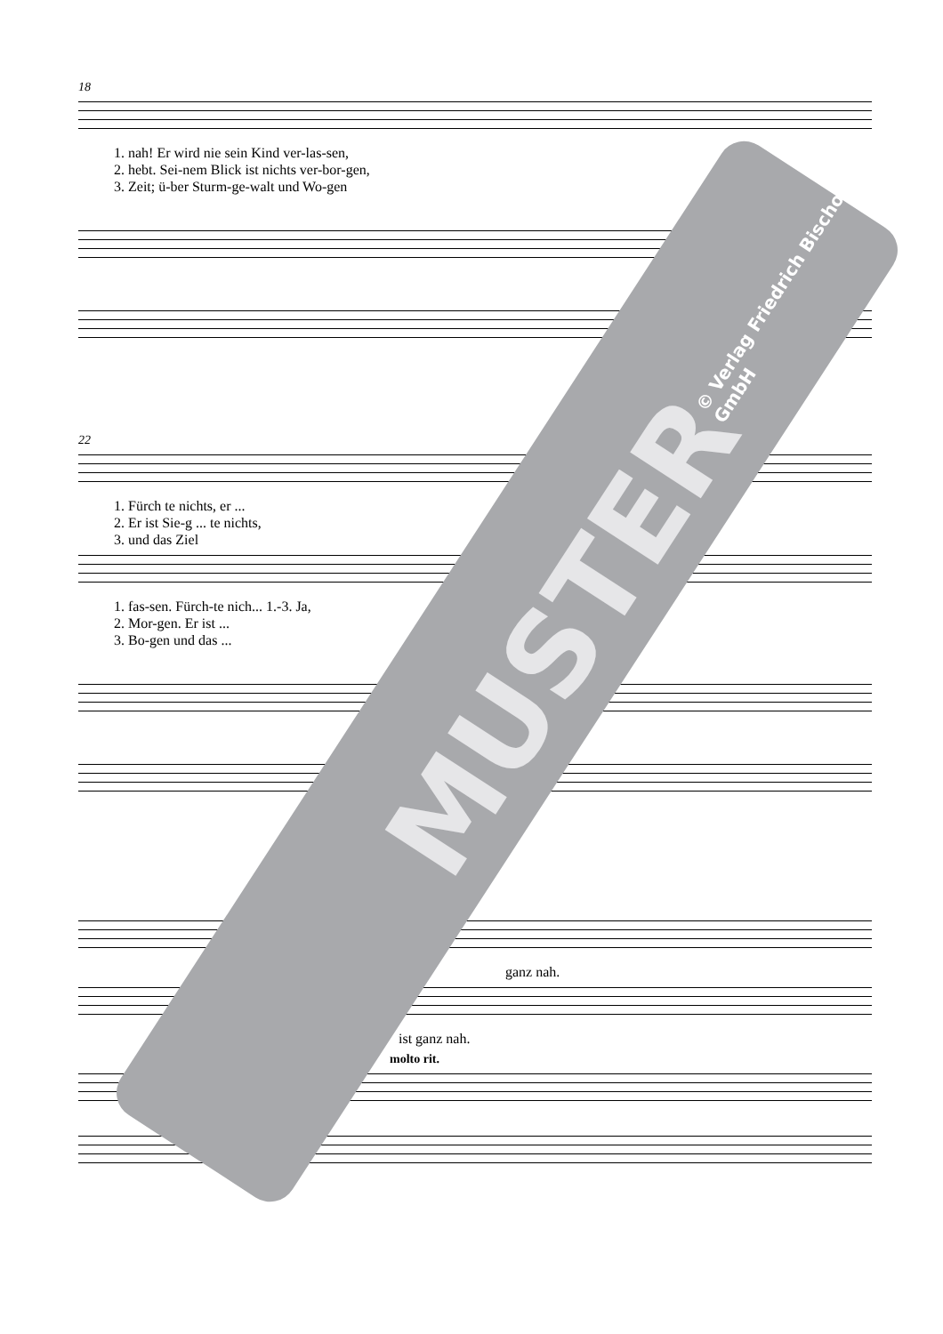18
1. nah! Er wird nie sein Kind ver-las-sen,
2. hebt. Sei-nem Blick ist nichts ver-bor-gen,
3. Zeit; ü-ber Sturm-ge-walt und Wo-gen
22
1. Fürch te nichts, er ...
2. Er ist Sie-g ... te nichts,
3. und das Ziel
1. fas-sen. Fürch-te nich... 1.-3. Ja,
2. Mor-gen. Er ist ...
3. Bo-gen und das ...
ganz nah.
ist ganz nah.
molto rit.
MUSTER
© Verlag Friedrich Bischoff GmbH